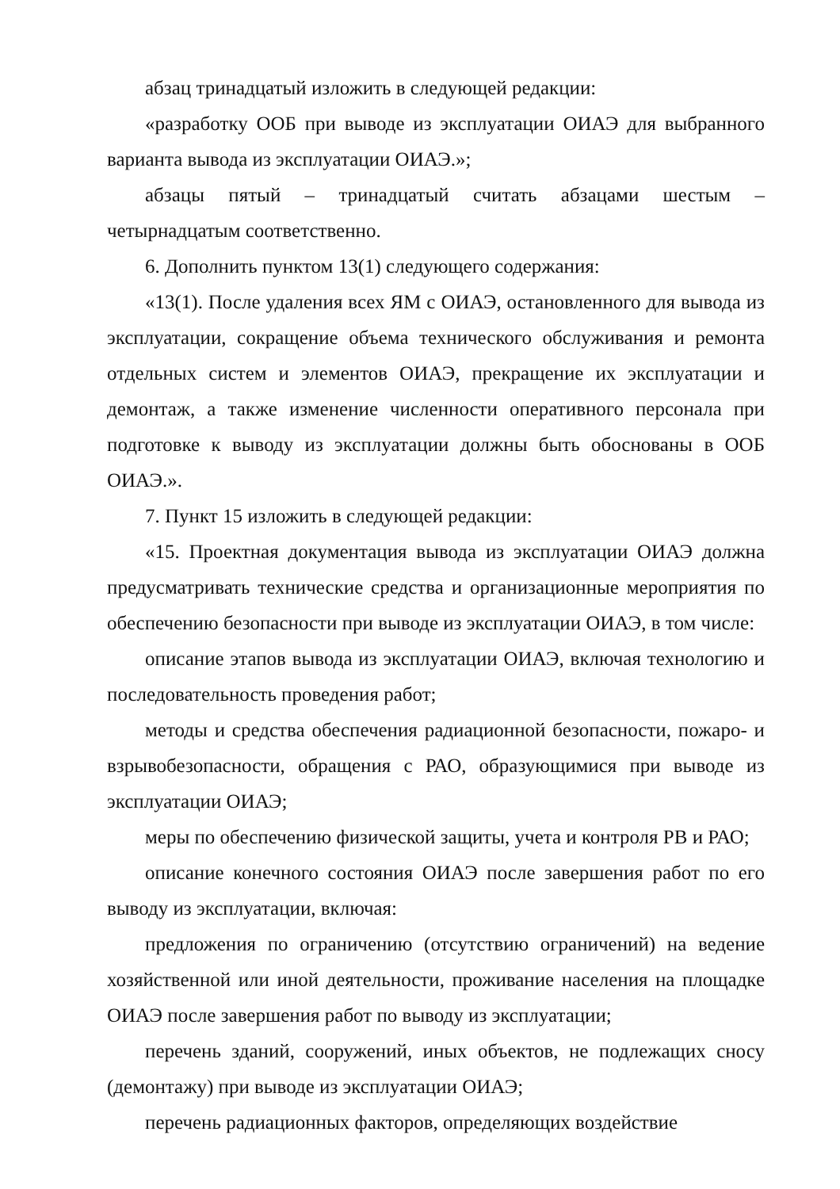абзац тринадцатый изложить в следующей редакции:
«разработку ООБ при выводе из эксплуатации ОИАЭ для выбранного варианта вывода из эксплуатации ОИАЭ.»;
абзацы пятый – тринадцатый считать абзацами шестым – четырнадцатым соответственно.
6. Дополнить пунктом 13(1) следующего содержания:
«13(1). После удаления всех ЯМ с ОИАЭ, остановленного для вывода из эксплуатации, сокращение объема технического обслуживания и ремонта отдельных систем и элементов ОИАЭ, прекращение их эксплуатации и демонтаж, а также изменение численности оперативного персонала при подготовке к выводу из эксплуатации должны быть обоснованы в ООБ ОИАЭ.».
7. Пункт 15 изложить в следующей редакции:
«15. Проектная документация вывода из эксплуатации ОИАЭ должна предусматривать технические средства и организационные мероприятия по обеспечению безопасности при выводе из эксплуатации ОИАЭ, в том числе:
описание этапов вывода из эксплуатации ОИАЭ, включая технологию и последовательность проведения работ;
методы и средства обеспечения радиационной безопасности, пожаро- и взрывобезопасности, обращения с РАО, образующимися при выводе из эксплуатации ОИАЭ;
меры по обеспечению физической защиты, учета и контроля РВ и РАО;
описание конечного состояния ОИАЭ после завершения работ по его выводу из эксплуатации, включая:
предложения по ограничению (отсутствию ограничений) на ведение хозяйственной или иной деятельности, проживание населения на площадке ОИАЭ после завершения работ по выводу из эксплуатации;
перечень зданий, сооружений, иных объектов, не подлежащих сносу (демонтажу) при выводе из эксплуатации ОИАЭ;
перечень радиационных факторов, определяющих воздействие